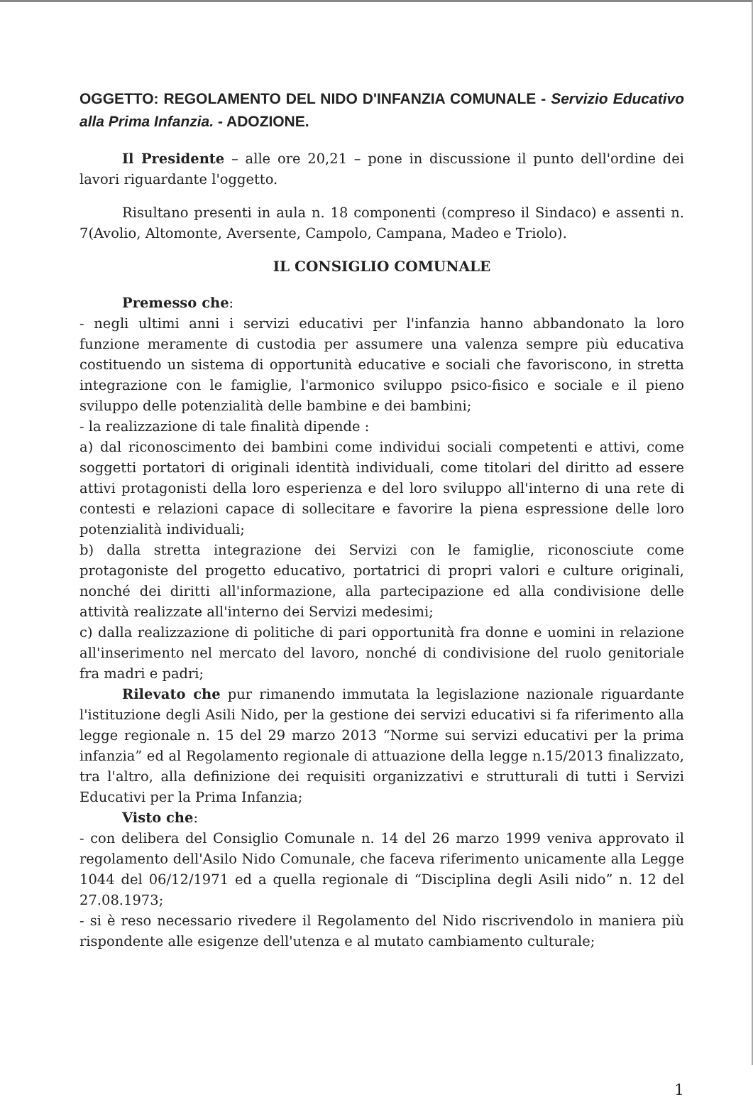OGGETTO: REGOLAMENTO DEL NIDO D'INFANZIA COMUNALE - Servizio Educativo alla Prima Infanzia. - ADOZIONE.
Il Presidente – alle ore 20,21 – pone in discussione il punto dell'ordine dei lavori riguardante l'oggetto.
Risultano presenti in aula n. 18 componenti (compreso il Sindaco) e assenti n. 7(Avolio, Altomonte, Aversente, Campolo, Campana, Madeo e Triolo).
IL CONSIGLIO COMUNALE
Premesso che:
- negli ultimi anni i servizi educativi per l'infanzia hanno abbandonato la loro funzione meramente di custodia per assumere una valenza sempre più educativa costituendo un sistema di opportunità educative e sociali che favoriscono, in stretta integrazione con le famiglie, l'armonico sviluppo psico-fisico e sociale e il pieno sviluppo delle potenzialità delle bambine e dei bambini;
- la realizzazione di tale finalità dipende :
a) dal riconoscimento dei bambini come individui sociali competenti e attivi, come soggetti portatori di originali identità individuali, come titolari del diritto ad essere attivi protagonisti della loro esperienza e del loro sviluppo all'interno di una rete di contesti e relazioni capace di sollecitare e favorire la piena espressione delle loro potenzialità individuali;
b) dalla stretta integrazione dei Servizi con le famiglie, riconosciute come protagoniste del progetto educativo, portatrici di propri valori e culture originali, nonché dei diritti all'informazione, alla partecipazione ed alla condivisione delle attività realizzate all'interno dei Servizi medesimi;
c) dalla realizzazione di politiche di pari opportunità fra donne e uomini in relazione all'inserimento nel mercato del lavoro, nonché di condivisione del ruolo genitoriale fra madri e padri;
Rilevato che pur rimanendo immutata la legislazione nazionale riguardante l'istituzione degli Asili Nido, per la gestione dei servizi educativi si fa riferimento alla legge regionale n. 15 del 29 marzo 2013 “Norme sui servizi educativi per la prima infanzia” ed al Regolamento regionale di attuazione della legge n.15/2013 finalizzato, tra l'altro, alla definizione dei requisiti organizzativi e strutturali di tutti i Servizi Educativi per la Prima Infanzia;
Visto che:
- con delibera del Consiglio Comunale n. 14 del 26 marzo 1999 veniva approvato il regolamento dell'Asilo Nido Comunale, che faceva riferimento unicamente alla Legge 1044 del 06/12/1971 ed a quella regionale di “Disciplina degli Asili nido” n. 12 del 27.08.1973;
- si è reso necessario rivedere il Regolamento del Nido riscrivendolo in maniera più rispondente alle esigenze dell'utenza e al mutato cambiamento culturale;
1